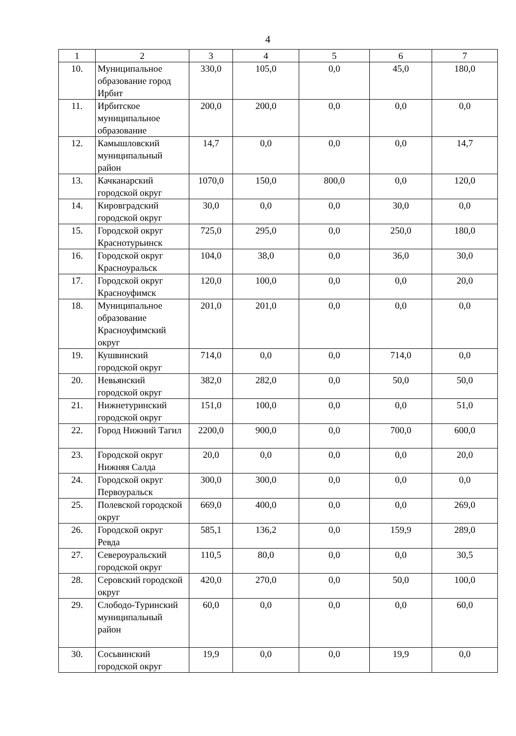4
| 1 | 2 | 3 | 4 | 5 | 6 | 7 |
| --- | --- | --- | --- | --- | --- | --- |
| 10. | Муниципальное образование город Ирбит | 330,0 | 105,0 | 0,0 | 45,0 | 180,0 |
| 11. | Ирбитское муниципальное образование | 200,0 | 200,0 | 0,0 | 0,0 | 0,0 |
| 12. | Камышловский муниципальный район | 14,7 | 0,0 | 0,0 | 0,0 | 14,7 |
| 13. | Качканарский городской округ | 1070,0 | 150,0 | 800,0 | 0,0 | 120,0 |
| 14. | Кировградский городской округ | 30,0 | 0,0 | 0,0 | 30,0 | 0,0 |
| 15. | Городской округ Краснотурьинск | 725,0 | 295,0 | 0,0 | 250,0 | 180,0 |
| 16. | Городской округ Красноуральск | 104,0 | 38,0 | 0,0 | 36,0 | 30,0 |
| 17. | Городской округ Красноуфимск | 120,0 | 100,0 | 0,0 | 0,0 | 20,0 |
| 18. | Муниципальное образование Красноуфимский округ | 201,0 | 201,0 | 0,0 | 0,0 | 0,0 |
| 19. | Кушвинский городской округ | 714,0 | 0,0 | 0,0 | 714,0 | 0,0 |
| 20. | Невьянский городской округ | 382,0 | 282,0 | 0,0 | 50,0 | 50,0 |
| 21. | Нижнетуринский городской округ | 151,0 | 100,0 | 0,0 | 0,0 | 51,0 |
| 22. | Город Нижний Тагил | 2200,0 | 900,0 | 0,0 | 700,0 | 600,0 |
| 23. | Городской округ Нижняя Салда | 20,0 | 0,0 | 0,0 | 0,0 | 20,0 |
| 24. | Городской округ Первоуральск | 300,0 | 300,0 | 0,0 | 0,0 | 0,0 |
| 25. | Полевской городской округ | 669,0 | 400,0 | 0,0 | 0,0 | 269,0 |
| 26. | Городской округ Ревда | 585,1 | 136,2 | 0,0 | 159,9 | 289,0 |
| 27. | Североуральский городской округ | 110,5 | 80,0 | 0,0 | 0,0 | 30,5 |
| 28. | Серовский городской округ | 420,0 | 270,0 | 0,0 | 50,0 | 100,0 |
| 29. | Слободо-Туринский муниципальный район | 60,0 | 0,0 | 0,0 | 0,0 | 60,0 |
| 30. | Сосьвинский городской округ | 19,9 | 0,0 | 0,0 | 19,9 | 0,0 |